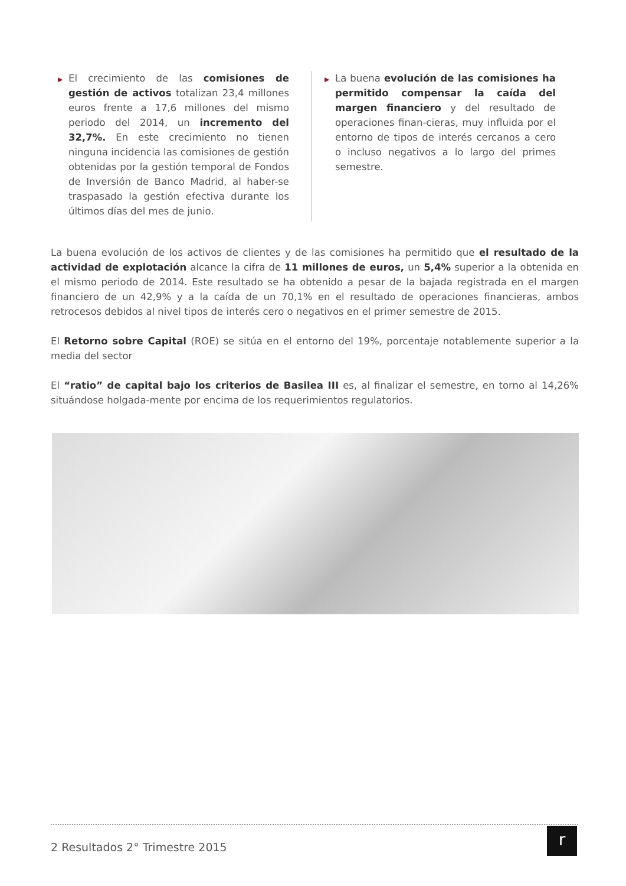▶
El crecimiento de las comisiones de gestión de activos totalizan 23,4 millones euros frente a 17,6 millones del mismo periodo del 2014, un incremento del 32,7%. En este crecimiento no tienen ninguna incidencia las comisiones de gestión obtenidas por la gestión temporal de Fondos de Inversión de Banco Madrid, al haber-se traspasado la gestión efectiva durante los últimos días del mes de junio.
▶
La buena evolución de las comisiones ha permitido compensar la caída del margen financiero y del resultado de operaciones finan-cieras, muy influida por el entorno de tipos de interés cercanos a cero o incluso negativos a lo largo del primes semestre.
La buena evolución de los activos de clientes y de las comisiones ha permitido que el resultado de la actividad de explotación alcance la cifra de 11 millones de euros, un 5,4% superior a la obtenida en el mismo periodo de 2014. Este resultado se ha obtenido a pesar de la bajada registrada en el margen financiero de un 42,9% y a la caída de un 70,1% en el resultado de operaciones financieras, ambos retrocesos debidos al nivel tipos de interés cero o negativos en el primer semestre de 2015.
El Retorno sobre Capital (ROE) se sitúa en el entorno del 19%, porcentaje notablemente superior a la media del sector
El “ratio” de capital bajo los criterios de Basilea III es, al finalizar el semestre, en torno al 14,26% situándose holgada-mente por encima de los requerimientos regulatorios.
2 Resultados 2° Trimestre 2015
r